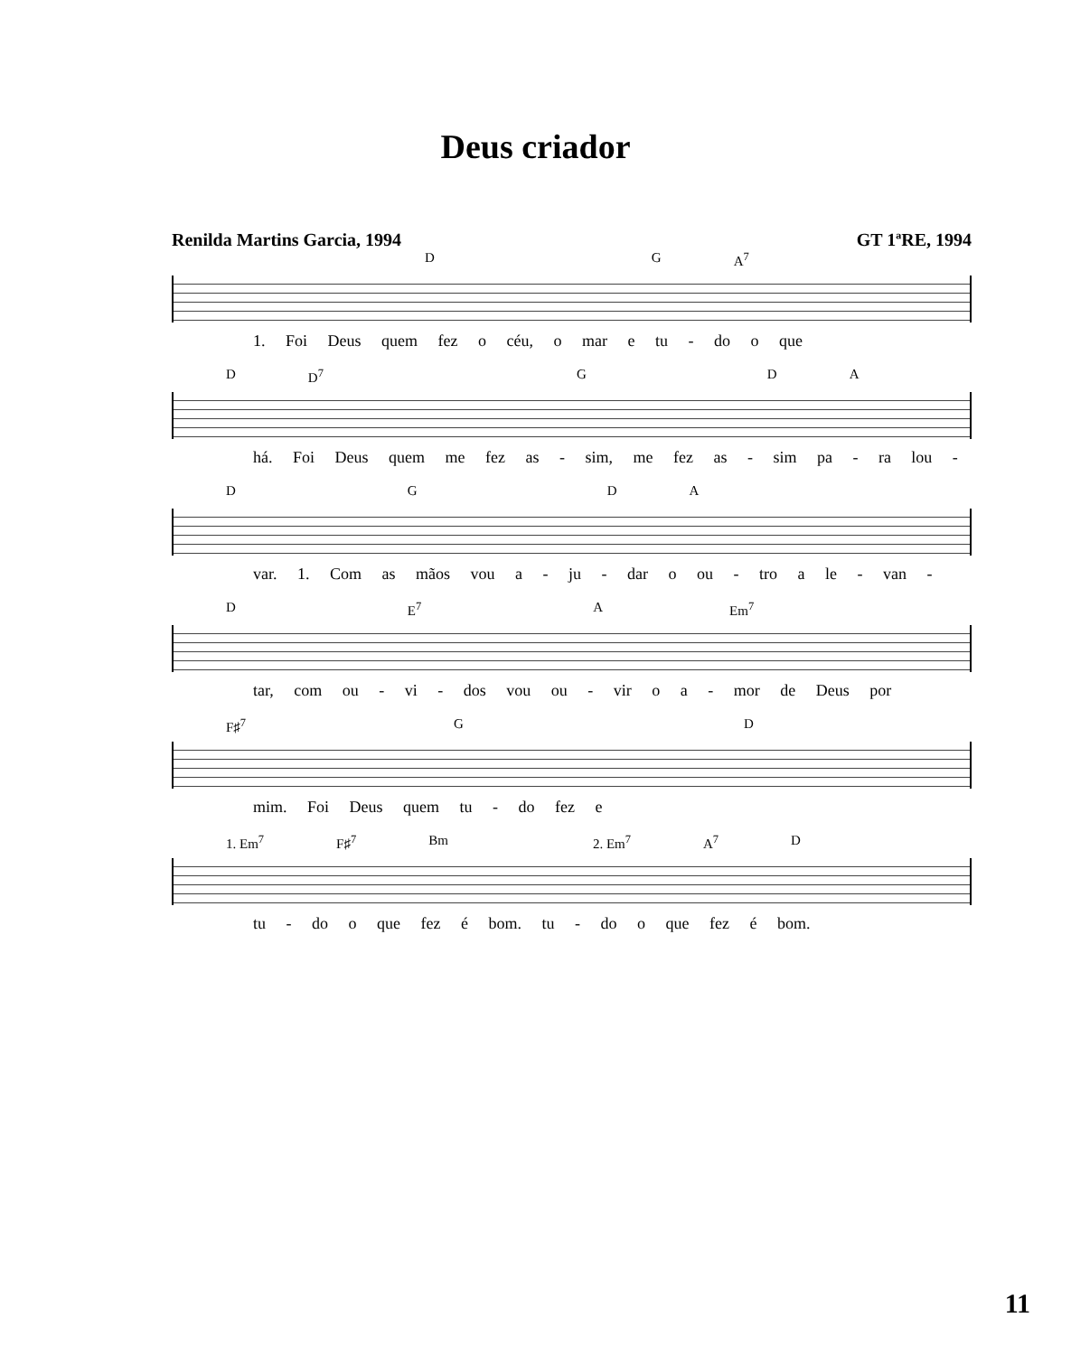Deus criador
Renilda Martins Garcia, 1994 GT 1ªRE, 1994
DG A<sup>7</sup>
1. Foi Deus quem fez o céu, o mar e tu - do o que
D D<sup>7</sup> GDA
há. Foi Deus quem me fez as - sim, me fez as - sim pa - ra lou -
DGDA
var. 1. Com as mãos vou a - ju - dar o ou - tro a le - van -
D E<sup>7</sup> A Em<sup>7</sup>
tar, com ou - vi - dos vou ou - vir o a - mor de Deus por
F♯<sup>7</sup> GD
mim. Foi Deus quem tu - do fez e
1. Em<sup>7</sup> F♯<sup>7</sup> Bm 2. Em<sup>7</sup> A<sup>7</sup> D
tu - do o que fez é bom. tu - do o que fez é bom.
11